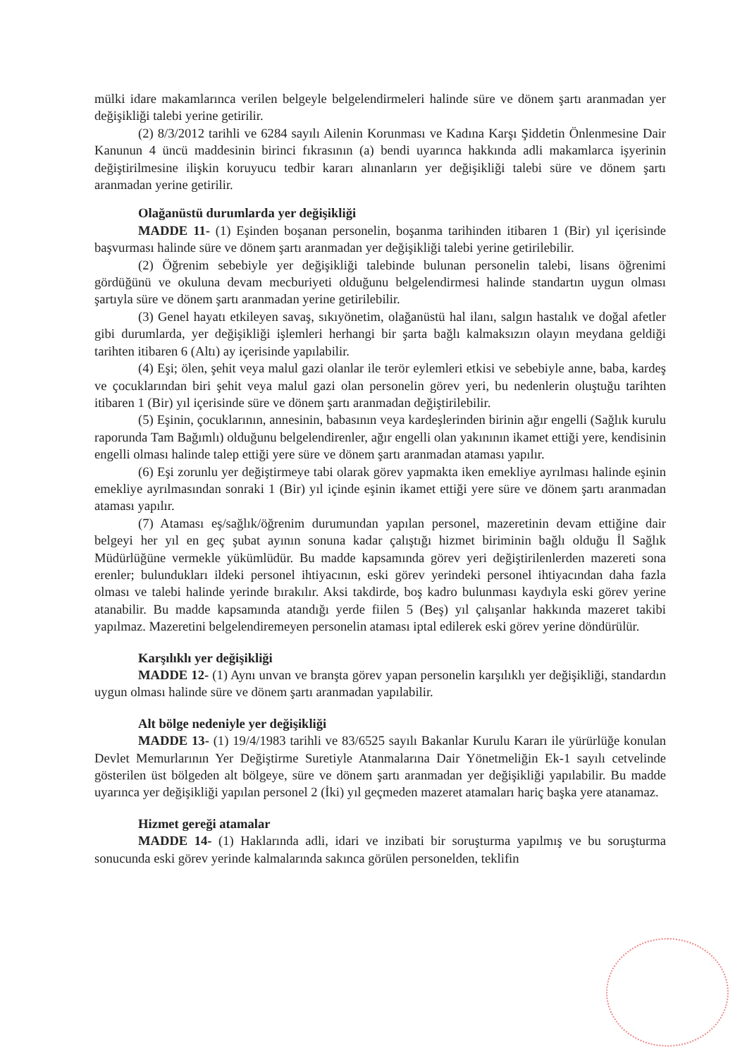mülki idare makamlarınca verilen belgeyle belgelendirmeleri halinde süre ve dönem şartı aranmadan yer değişikliği talebi yerine getirilir.
(2) 8/3/2012 tarihli ve 6284 sayılı Ailenin Korunması ve Kadına Karşı Şiddetin Önlenmesine Dair Kanunun 4 üncü maddesinin birinci fıkrasının (a) bendi uyarınca hakkında adli makamlarca işyerinin değiştirilmesine ilişkin koruyucu tedbir kararı alınanların yer değişikliği talebi süre ve dönem şartı aranmadan yerine getirilir.
Olağanüstü durumlarda yer değişikliği
MADDE 11- (1) Eşinden boşanan personelin, boşanma tarihinden itibaren 1 (Bir) yıl içerisinde başvurması halinde süre ve dönem şartı aranmadan yer değişikliği talebi yerine getirilebilir.
(2) Öğrenim sebebiyle yer değişikliği talebinde bulunan personelin talebi, lisans öğrenimi gördüğünü ve okuluna devam mecburiyeti olduğunu belgelendirmesi halinde standartın uygun olması şartıyla süre ve dönem şartı aranmadan yerine getirilebilir.
(3) Genel hayatı etkileyen savaş, sıkıyönetim, olağanüstü hal ilanı, salgın hastalık ve doğal afetler gibi durumlarda, yer değişikliği işlemleri herhangi bir şarta bağlı kalmaksızın olayın meydana geldiği tarihten itibaren 6 (Altı) ay içerisinde yapılabilir.
(4) Eşi; ölen, şehit veya malul gazi olanlar ile terör eylemleri etkisi ve sebebiyle anne, baba, kardeş ve çocuklarından biri şehit veya malul gazi olan personelin görev yeri, bu nedenlerin oluştuğu tarihten itibaren 1 (Bir) yıl içerisinde süre ve dönem şartı aranmadan değiştirilebilir.
(5) Eşinin, çocuklarının, annesinin, babasının veya kardeşlerinden birinin ağır engelli (Sağlık kurulu raporunda Tam Bağımlı) olduğunu belgelendirenler, ağır engelli olan yakınının ikamet ettiği yere, kendisinin engelli olması halinde talep ettiği yere süre ve dönem şartı aranmadan ataması yapılır.
(6) Eşi zorunlu yer değiştirmeye tabi olarak görev yapmakta iken emekliye ayrılması halinde eşinin emekliye ayrılmasından sonraki 1 (Bir) yıl içinde eşinin ikamet ettiği yere süre ve dönem şartı aranmadan ataması yapılır.
(7) Ataması eş/sağlık/öğrenim durumundan yapılan personel, mazeretinin devam ettiğine dair belgeyi her yıl en geç şubat ayının sonuna kadar çalıştığı hizmet biriminin bağlı olduğu İl Sağlık Müdürlüğüne vermekle yükümlüdür. Bu madde kapsamında görev yeri değiştirilenlerden mazereti sona erenler; bulundukları ildeki personel ihtiyacının, eski görev yerindeki personel ihtiyacından daha fazla olması ve talebi halinde yerinde bırakılır. Aksi takdirde, boş kadro bulunması kaydıyla eski görev yerine atanabilir. Bu madde kapsamında atandığı yerde fiilen 5 (Beş) yıl çalışanlar hakkında mazeret takibi yapılmaz. Mazeretini belgelendiremeyen personelin ataması iptal edilerek eski görev yerine döndürülür.
Karşılıklı yer değişikliği
MADDE 12- (1) Aynı unvan ve branşta görev yapan personelin karşılıklı yer değişikliği, standardın uygun olması halinde süre ve dönem şartı aranmadan yapılabilir.
Alt bölge nedeniyle yer değişikliği
MADDE 13- (1) 19/4/1983 tarihli ve 83/6525 sayılı Bakanlar Kurulu Kararı ile yürürlüğe konulan Devlet Memurlarının Yer Değiştirme Suretiyle Atanmalarına Dair Yönetmeliğin Ek-1 sayılı cetvelinde gösterilen üst bölgeden alt bölgeye, süre ve dönem şartı aranmadan yer değişikliği yapılabilir. Bu madde uyarınca yer değişikliği yapılan personel 2 (İki) yıl geçmeden mazeret atamaları hariç başka yere atanamaz.
Hizmet gereği atamalar
MADDE 14- (1) Haklarında adli, idari ve inzibati bir soruşturma yapılmış ve bu soruşturma sonucunda eski görev yerinde kalmalarında sakınca görülen personelden, teklifin